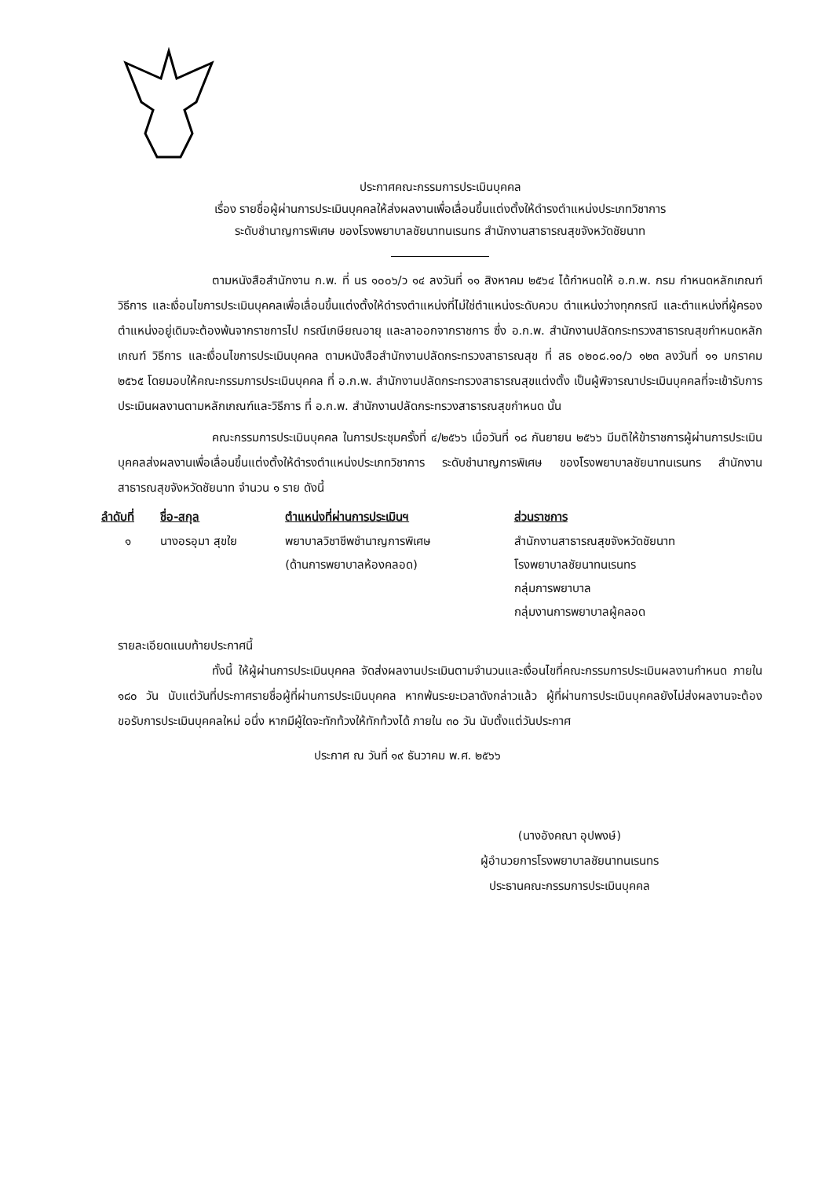ประกาศคณะกรรมการประเมินบุคคล
เรื่อง รายชื่อผู้ผ่านการประเมินบุคคลให้ส่งผลงานเพื่อเลื่อนขึ้นแต่งตั้งให้ดำรงตำแหน่งประเภทวิชาการ
ระดับชำนาญการพิเศษ ของโรงพยาบาลชัยนาทนเรนทร สำนักงานสาธารณสุขจังหวัดชัยนาท
ตามหนังสือสำนักงาน ก.พ. ที่ นร ๑๐๐๖/ว ๑๔ ลงวันที่ ๑๑ สิงหาคม ๒๕๖๔ ได้กำหนดให้ อ.ก.พ. กรม กำหนดหลักเกณฑ์ วิธีการ และเงื่อนไขการประเมินบุคคลเพื่อเลื่อนขึ้นแต่งตั้งให้ดำรงตำแหน่งที่ไม่ใช่ตำแหน่งระดับควบ ตำแหน่งว่างทุกกรณี และตำแหน่งที่ผู้ครองตำแหน่งอยู่เดิมจะต้องพ้นจากราชการไป กรณีเกษียณอายุ และลาออกจากราชการ ซึ่ง อ.ก.พ. สำนักงานปลัดกระทรวงสาธารณสุขกำหนดหลักเกณฑ์ วิธีการ และเงื่อนไขการประเมินบุคคล ตามหนังสือสำนักงานปลัดกระทรวงสาธารณสุข ที่ สธ ๐๒๐๘.๑๐/ว ๑๒๓ ลงวันที่ ๑๑ มกราคม ๒๕๖๕ โดยมอบให้คณะกรรมการประเมินบุคคล ที่ อ.ก.พ. สำนักงานปลัดกระทรวงสาธารณสุขแต่งตั้ง เป็นผู้พิจารณาประเมินบุคคลที่จะเข้ารับการประเมินผลงานตามหลักเกณฑ์และวิธีการ ที่ อ.ก.พ. สำนักงานปลัดกระทรวงสาธารณสุขกำหนด นั้น
คณะกรรมการประเมินบุคคล ในการประชุมครั้งที่ ๔/๒๕๖๖ เมื่อวันที่ ๑๘ กันยายน ๒๕๖๖ มีมติให้ข้าราชการผู้ผ่านการประเมินบุคคลส่งผลงานเพื่อเลื่อนขึ้นแต่งตั้งให้ดำรงตำแหน่งประเภทวิชาการ ระดับชำนาญการพิเศษ ของโรงพยาบาลชัยนาทนเรนทร สำนักงานสาธารณสุขจังหวัดชัยนาท จำนวน ๑ ราย ดังนี้
| ลำดับที่ | ชื่อ-สกุล | ตำแหน่งที่ผ่านการประเมินฯ | ส่วนราชการ |
| --- | --- | --- | --- |
| ๑ | นางอรอุมา สุขใย | พยาบาลวิชาชีพชำนาญการพิเศษ (ด้านการพยาบาลห้องคลอด) | สำนักงานสาธารณสุขจังหวัดชัยนาท โรงพยาบาลชัยนาทนเรนทร กลุ่มการพยาบาล กลุ่มงานการพยาบาลผู้คลอด |
รายละเอียดแนบท้ายประกาศนี้
ทั้งนี้ ให้ผู้ผ่านการประเมินบุคคล จัดส่งผลงานประเมินตามจำนวนและเงื่อนไขที่คณะกรรมการประเมินผลงานกำหนด ภายใน ๑๘๐ วัน นับแต่วันที่ประกาศรายชื่อผู้ที่ผ่านการประเมินบุคคล หากพ้นระยะเวลาดังกล่าวแล้ว ผู้ที่ผ่านการประเมินบุคคลยังไม่ส่งผลงานจะต้องขอรับการประเมินบุคคลใหม่ อนึ่ง หากมีผู้ใดจะทักท้วงให้ทักท้วงได้ ภายใน ๓๐ วัน นับตั้งแต่วันประกาศ
ประกาศ ณ วันที่ ๑๙ ธันวาคม พ.ศ. ๒๕๖๖
(นางอังคณา อุปพงษ์)
ผู้อำนวยการโรงพยาบาลชัยนาทนเรนทร
ประธานคณะกรรมการประเมินบุคคล